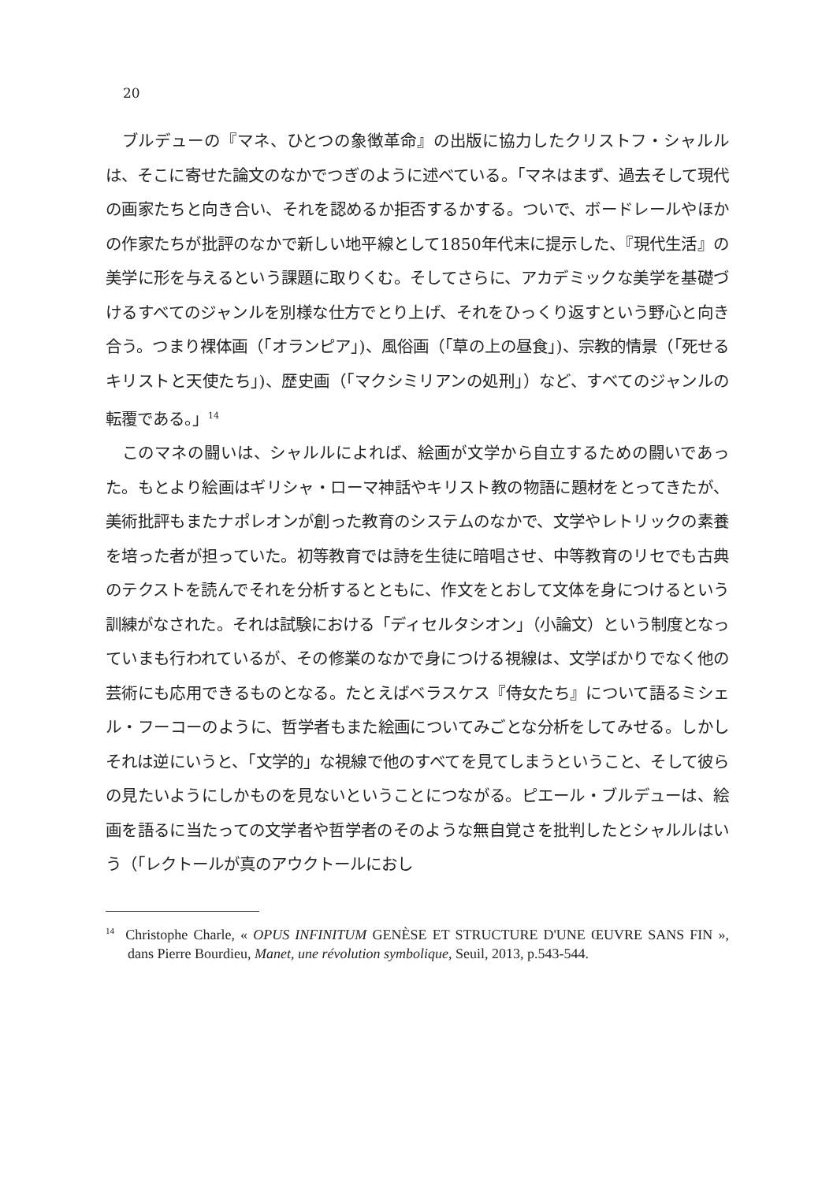20
ブルデューの『マネ、ひとつの象徴革命』の出版に協力したクリストフ・シャルルは、そこに寄せた論文のなかでつぎのように述べている。「マネはまず、過去そして現代の画家たちと向き合い、それを認めるか拒否するかする。ついで、ボードレールやほかの作家たちが批評のなかで新しい地平線として1850年代末に提示した、『現代生活』の美学に形を与えるという課題に取りくむ。そしてさらに、アカデミックな美学を基礎づけるすべてのジャンルを別様な仕方でとり上げ、それをひっくり返すという野心と向き合う。つまり裸体画（「オランピア」)、風俗画（「草の上の昼食」)、宗教的情景（「死せるキリストと天使たち」)、歴史画（「マクシミリアンの処刑」）など、すべてのジャンルの転覆である。」<sup>14</sup>
このマネの闘いは、シャルルによれば、絵画が文学から自立するための闘いであった。もとより絵画はギリシャ・ローマ神話やキリスト教の物語に題材をとってきたが、美術批評もまたナポレオンが創った教育のシステムのなかで、文学やレトリックの素養を培った者が担っていた。初等教育では詩を生徒に暗唱させ、中等教育のリセでも古典のテクストを読んでそれを分析するとともに、作文をとおして文体を身につけるという訓練がなされた。それは試験における「ディセルタシオン」（小論文）という制度となっていまも行われているが、その修業のなかで身につける視線は、文学ばかりでなく他の芸術にも応用できるものとなる。たとえばベラスケス『侍女たち』について語るミシェル・フーコーのように、哲学者もまた絵画についてみごとな分析をしてみせる。しかしそれは逆にいうと、「文学的」な視線で他のすべてを見てしまうということ、そして彼らの見たいようにしかものを見ないということにつながる。ピエール・ブルデューは、絵画を語るに当たっての文学者や哲学者のそのような無自覚さを批判したとシャルルはいう（「レクトールが真のアウクトールにおし
<sup>14</sup> Christophe Charle, « OPUS INFINITUM GENÈSE ET STRUCTURE D'UNE ŒUVRE SANS FIN », dans Pierre Bourdieu, Manet, une révolution symbolique, Seuil, 2013, p.543-544.